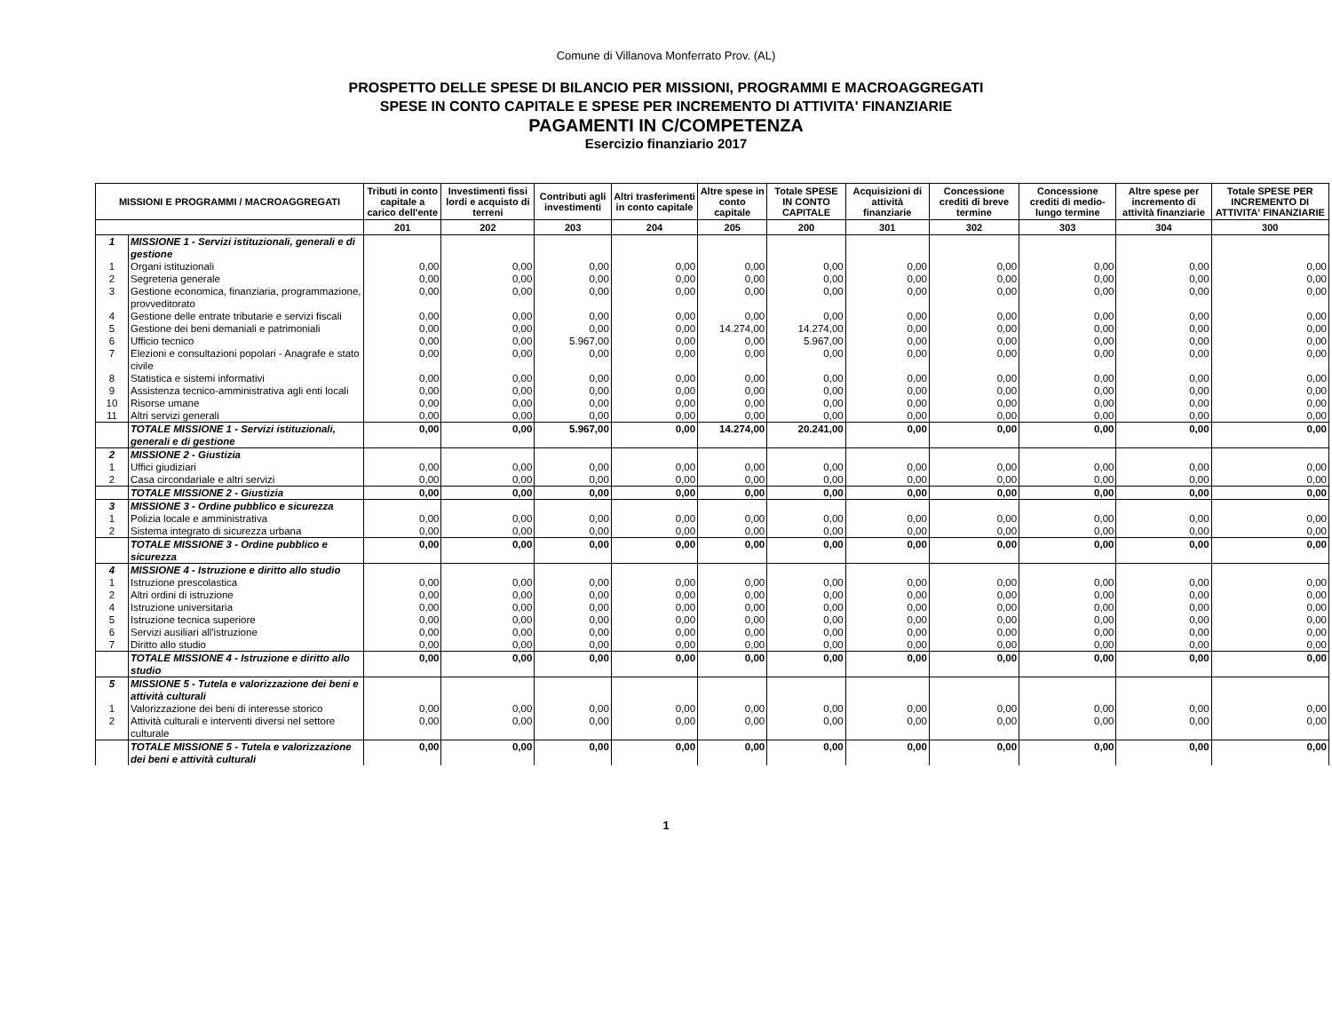Comune di Villanova Monferrato Prov. (AL)
PROSPETTO DELLE SPESE DI BILANCIO PER MISSIONI, PROGRAMMI E MACROAGGREGATI
SPESE IN CONTO CAPITALE E SPESE PER INCREMENTO DI ATTIVITA' FINANZIARIE
PAGAMENTI IN C/COMPETENZA
Esercizio finanziario 2017
| MISSIONI E PROGRAMMI / MACROAGGREGATI | | Tributi in conto capitale a carico dell'ente | Investimenti fissi lordi e acquisto di terreni | Contributi agli investimenti | Altri trasferimenti in conto capitale | Altre spese in conto capitale | Totale SPESE IN CONTO CAPITALE | Acquisizioni di attività finanziarie | Concessione crediti di breve termine | Concessione crediti di medio-lungo termine | Altre spese per incremento di attività finanziarie | Totale SPESE PER INCREMENTO DI ATTIVITA' FINANZIARIE |
| --- | --- | --- | --- | --- | --- | --- | --- | --- | --- | --- | --- | --- |
| | | 201 | 202 | 203 | 204 | 205 | 200 | 301 | 302 | 303 | 304 | 300 |
| 1 | MISSIONE 1 - Servizi istituzionali, generali e di gestione | | | | | | | | | | | |
| 1 | Organi istituzionali | 0,00 | 0,00 | 0,00 | 0,00 | 0,00 | 0,00 | 0,00 | 0,00 | 0,00 | 0,00 | 0,00 |
| 2 | Segreteria generale | 0,00 | 0,00 | 0,00 | 0,00 | 0,00 | 0,00 | 0,00 | 0,00 | 0,00 | 0,00 | 0,00 |
| 3 | Gestione economica, finanziaria, programmazione, provveditorato | 0,00 | 0,00 | 0,00 | 0,00 | 0,00 | 0,00 | 0,00 | 0,00 | 0,00 | 0,00 | 0,00 |
| 4 | Gestione delle entrate tributarie e servizi fiscali | 0,00 | 0,00 | 0,00 | 0,00 | 0,00 | 0,00 | 0,00 | 0,00 | 0,00 | 0,00 | 0,00 |
| 5 | Gestione dei beni demaniali e patrimoniali | 0,00 | 0,00 | 0,00 | 0,00 | 14.274,00 | 14.274,00 | 0,00 | 0,00 | 0,00 | 0,00 | 0,00 |
| 6 | Ufficio tecnico | 0,00 | 0,00 | 5.967,00 | 0,00 | 0,00 | 5.967,00 | 0,00 | 0,00 | 0,00 | 0,00 | 0,00 |
| 7 | Elezioni e consultazioni popolari - Anagrafe e stato civile | 0,00 | 0,00 | 0,00 | 0,00 | 0,00 | 0,00 | 0,00 | 0,00 | 0,00 | 0,00 | 0,00 |
| 8 | Statistica e sistemi informativi | 0,00 | 0,00 | 0,00 | 0,00 | 0,00 | 0,00 | 0,00 | 0,00 | 0,00 | 0,00 | 0,00 |
| 9 | Assistenza tecnico-amministrativa agli enti locali | 0,00 | 0,00 | 0,00 | 0,00 | 0,00 | 0,00 | 0,00 | 0,00 | 0,00 | 0,00 | 0,00 |
| 10 | Risorse umane | 0,00 | 0,00 | 0,00 | 0,00 | 0,00 | 0,00 | 0,00 | 0,00 | 0,00 | 0,00 | 0,00 |
| 11 | Altri servizi generali | 0,00 | 0,00 | 0,00 | 0,00 | 0,00 | 0,00 | 0,00 | 0,00 | 0,00 | 0,00 | 0,00 |
| | TOTALE MISSIONE 1 - Servizi istituzionali, generali e di gestione | 0,00 | 0,00 | 5.967,00 | 0,00 | 14.274,00 | 20.241,00 | 0,00 | 0,00 | 0,00 | 0,00 | 0,00 |
| 2 | MISSIONE 2 - Giustizia | | | | | | | | | | | |
| 1 | Uffici giudiziari | 0,00 | 0,00 | 0,00 | 0,00 | 0,00 | 0,00 | 0,00 | 0,00 | 0,00 | 0,00 | 0,00 |
| 2 | Casa circondariale e altri servizi | 0,00 | 0,00 | 0,00 | 0,00 | 0,00 | 0,00 | 0,00 | 0,00 | 0,00 | 0,00 | 0,00 |
| | TOTALE MISSIONE 2 - Giustizia | 0,00 | 0,00 | 0,00 | 0,00 | 0,00 | 0,00 | 0,00 | 0,00 | 0,00 | 0,00 | 0,00 |
| 3 | MISSIONE 3 - Ordine pubblico e sicurezza | | | | | | | | | | | |
| 1 | Polizia locale e amministrativa | 0,00 | 0,00 | 0,00 | 0,00 | 0,00 | 0,00 | 0,00 | 0,00 | 0,00 | 0,00 | 0,00 |
| 2 | Sistema integrato di sicurezza urbana | 0,00 | 0,00 | 0,00 | 0,00 | 0,00 | 0,00 | 0,00 | 0,00 | 0,00 | 0,00 | 0,00 |
| | TOTALE MISSIONE 3 - Ordine pubblico e sicurezza | 0,00 | 0,00 | 0,00 | 0,00 | 0,00 | 0,00 | 0,00 | 0,00 | 0,00 | 0,00 | 0,00 |
| 4 | MISSIONE 4 - Istruzione e diritto allo studio | | | | | | | | | | | |
| 1 | Istruzione prescolastica | 0,00 | 0,00 | 0,00 | 0,00 | 0,00 | 0,00 | 0,00 | 0,00 | 0,00 | 0,00 | 0,00 |
| 2 | Altri ordini di istruzione | 0,00 | 0,00 | 0,00 | 0,00 | 0,00 | 0,00 | 0,00 | 0,00 | 0,00 | 0,00 | 0,00 |
| 4 | Istruzione universitaria | 0,00 | 0,00 | 0,00 | 0,00 | 0,00 | 0,00 | 0,00 | 0,00 | 0,00 | 0,00 | 0,00 |
| 5 | Istruzione tecnica superiore | 0,00 | 0,00 | 0,00 | 0,00 | 0,00 | 0,00 | 0,00 | 0,00 | 0,00 | 0,00 | 0,00 |
| 6 | Servizi ausiliari all'istruzione | 0,00 | 0,00 | 0,00 | 0,00 | 0,00 | 0,00 | 0,00 | 0,00 | 0,00 | 0,00 | 0,00 |
| 7 | Diritto allo studio | 0,00 | 0,00 | 0,00 | 0,00 | 0,00 | 0,00 | 0,00 | 0,00 | 0,00 | 0,00 | 0,00 |
| | TOTALE MISSIONE 4 - Istruzione e diritto allo studio | 0,00 | 0,00 | 0,00 | 0,00 | 0,00 | 0,00 | 0,00 | 0,00 | 0,00 | 0,00 | 0,00 |
| 5 | MISSIONE 5 - Tutela e valorizzazione dei beni e attività culturali | | | | | | | | | | | |
| 1 | Valorizzazione dei beni di interesse storico | 0,00 | 0,00 | 0,00 | 0,00 | 0,00 | 0,00 | 0,00 | 0,00 | 0,00 | 0,00 | 0,00 |
| 2 | Attività culturali e interventi diversi nel settore culturale | 0,00 | 0,00 | 0,00 | 0,00 | 0,00 | 0,00 | 0,00 | 0,00 | 0,00 | 0,00 | 0,00 |
| | TOTALE MISSIONE 5 - Tutela e valorizzazione dei beni e attività culturali | 0,00 | 0,00 | 0,00 | 0,00 | 0,00 | 0,00 | 0,00 | 0,00 | 0,00 | 0,00 | 0,00 |
1